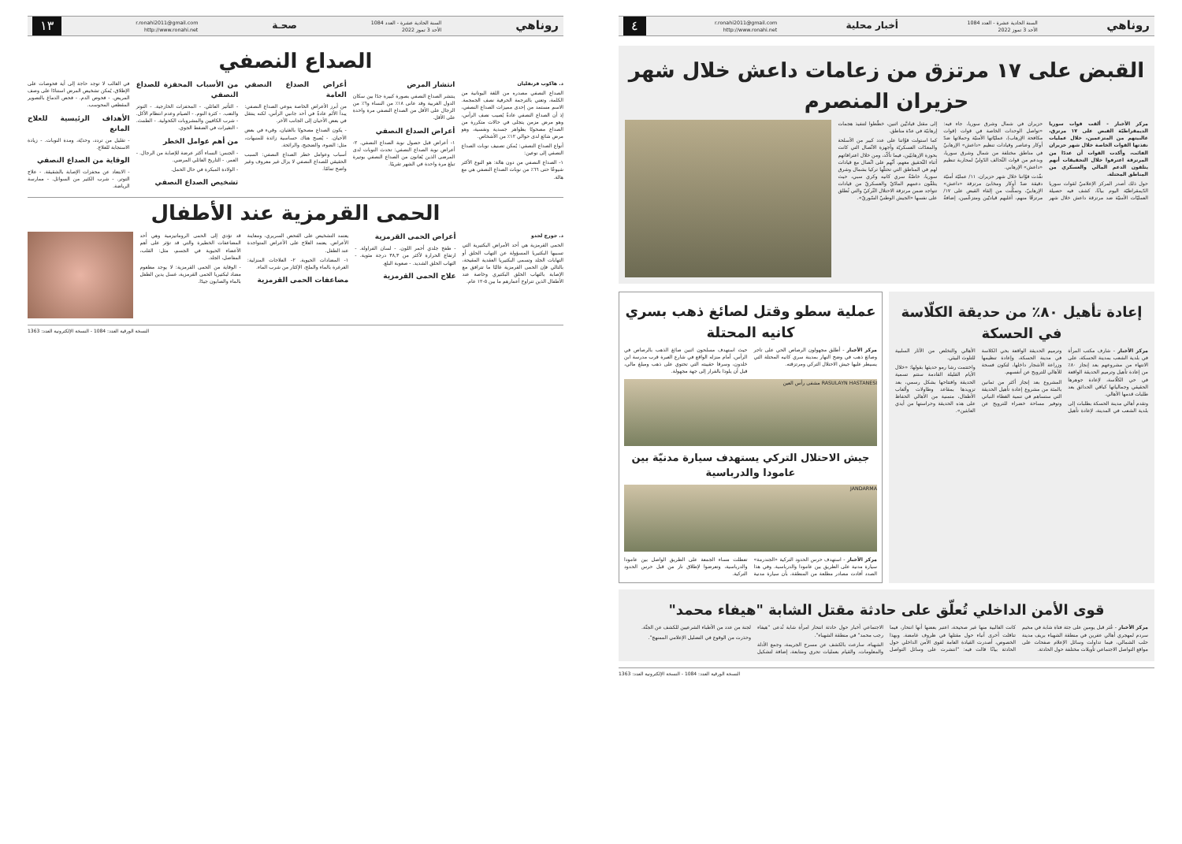روناهي السنة الحادية عشرة - العدد 1084
الأحد 3 تموز 2022 أخبار محلية r.ronahi2011@gmail.com
http://www.ronahi.net ٤
القبض على ١٧ مرتزق من زعامات داعش خلال شهر حزيران المنصرم
مركز الأخبار - ألقت قوات سوريا الديمقراطيّة القبض على ١٧ مرتزق، غالبيتهم من المتزعمين، خلال عمليات نفذتها القوات الخاصة خلال شهر حزيران الفائت، وأكدت القوات أن عددًا من المرتزقة اعترفوا خلال التحقيقات أنهم يتلقون الدعم المالي والعسكري من المناطق المحتلة.
حول ذلك أصدر المركز الإعلاميّ لقوات سوريا الدّيمقراطيّة اليوم بيانًا، كشف فيه حصيلة العمليّات الأمنيّة ضد مرتزقة داعش خلال شهر حزيران في شمال وشرق سوريا، جاء فيه: «تواصل الوحدات الخاصة في قوات (قوات مكافحة الإرهاب)، عمليّاتها الأمنيّة وحملاتها ضدّ أوكار وعناصر وقيادات تنظيم «داعش» الإرهابيّ في مناطق مختلفة من شمال وشرق سوريا، وبدعم من قوات التّحالف الدّوليّ لمحاربة تنظيم «داعش» الإرهابي.
نفّذت قوّاتنا خلال شهر حزيران، ١١/ عمليّة أمنيّة دقيقة ضدّ أوكار ومخابئ مرتزقة «داعش» الإرهابيّ، وتمكّنت من إلقاء القبض على ١٧/ مرتزقًا منهم، أغلبهم قياديّين ومتزعّمين، إضافةً إلى مقتل قياديَّين اثنين، خطّطوا لتنفيذ هجمات إرهابيّة في عدّة مناطق.
كما استولت قوّاتنا على عدد كبير من الأسلحة والمعدّات العسكريّة وأجهزة الاتّصال التي كانت بحوزة الإرهابيّين، فيما تأكّد، ومن خلال اعترافاتهم أثناء التّحقيق معهم، أنّهم على اتّصال مع قيادات لهم في المناطق التي تحتلّها تركيا بشمال وشرق سوريا، خاصّةً سري كانيه وكري سبي، حيث يتلقّون دعمهم المادّيّ والعسكريّ من قيادات تتواجد ضمن مرتزقة الاحتلال التّركيّ والتي تُطلق على نفسها «الجيش الوطنيّ السّوريّ».
إعادة تأهيل ٨٠٪ من حديقة الكلّاسة في الحسكة
مركز الأخبار - شارف مكتب المرأة في بلدية الشعب بمدينة الحسكة، على الانتهاء من مشروعهم بعد إنجاز ٨٠٪ من إعادة تأهيل وترميم الحديقة الواقعة في حي الكلّاسة، لإعادة جوهرها الحقيقي وجمالياتها كباقي الحدائق بعد طلبات قدمها الأهالي.
وتقدم أهالي مدينة الحسكة بطلبات إلى بلدية الشعب في المدينة، لإعادة تأهيل وترميم الحديقة الواقعة بحي الكلاسة في مدينة الحسكة، وإعادة تنظيمها وزراعة الأشجار داخلها، لتكون فسحة للأهالي للترويح عن أنفسهم.
المشروع بعد إنجاز أكثر من ثمانين بالمئة من مشروع إعادة تأهيل الحديقة التي ستساهم في تنمية الغطاء النباتي وتوفير مساحة خضراء للترويح عن الأهالي والتخلص من الآثار السلبية للتلوث البيئي.
واختتمت رشا رمو حديثها بقولها: «خلال الأيام القليلة القادمة ستتم تسمية الحديقة وافتتاحها بشكل رسمي، بعد تزويدها بمقاعد وطاولات وألعاب الأطفال، متمنية من الأهالي الحفاظ على هذه الحديقة وحراستها من أيدي العابثين».
عملية سطو وقتل لصائغ ذهب بسري كانيه المحتلة
مركز الأخبار - أطلق مجهولون الرصاص الحي على تاجر وصائغ ذهب في وضح النهار بمدينة سري كانيه المحتلة التي يسيطر عليها جيش الاحتلال التركي ومرتزقته.
حيث استهدف مسلحون اثنين صائغ الذهب بالرصاص في الرأس، أمام منزله الواقع في شارع العبرة قرب مدرسة ابن خلدون، وسرقا حقيبته التي تحتوي على ذهب ومبلغ مالي، قبل أن يلوذا بالفرار إلى جهة مجهولة.
RASULAYN HASTANESI مشفى رأس العين
جيش الاحتلال التركي يستهدف سيارة مدنيّة بين عامودا والدرباسية
JANDARMA
مركز الأخبار - استهدف حرس الحدود التركية «الجندرمة» سيارة مدنية على الطريق بين عامودا والدرباسية. وفي هذا الصدد أفادت مصادر مطلعة من المنطقة، بأن سيارة مدنية تعطلت مساء الجمعة على الطريق الواصل بين عامودا والدرباسية، وتعرضوا لإطلاق نار من قبل حرس الحدود التركية.
قوى الأمن الداخلي تُعلّق على حادثة مقتل الشابة "هيفاء محمد"
مركز الأخبار - عُثر قبل يومين على جثة فتاة شابة في مخيم سردم لمهجري أهالي عفرين في منطقة الشهباء بريف مدينة حلب الشمالي، فيما تداولت وسائل الإعلام صفحات على مواقع التواصل الاجتماعي تأويلات مختلفة حول الحادثة.
كانت الغالبية منها غير صحيحة، اعتبر بعضها أنها انتحار، فيما تناقلت أخرى أنباء حول مقتلها في ظروف غامضة. وبهذا الخصوص، أصدرت القيادة العامة لقوى الأمن الداخلي حول الحادثة بيانًا قالت فيه: "انتشرت على وسائل التواصل الاجتماعي أخبار حول حادثة انتحار امرأة شابة تُدعى "هيفاء رجب محمد" في منطقة الشهباء".
الشهباء، سارعت بالكشف عن مسرح الجريمة، وجمع الأدلة والمعلومات، والقيام بعمليات تحري ومتابعة، إضافة لتشكيل لجنة من عدد من الأطباء الشرعيين للكشف عن الجثّة.
وحذرت من الوقوع في التضليل الإعلامي الممنهج".
النسخة الورقية العدد: 1084 - النسخة الإلكترونية العدد: 1363
روناهي السنة الحادية عشرة - العدد 1084
الأحد 3 تموز 2022 صحـة r.ronahi2011@gmail.com
http://www.ronahi.net ١٣
الصداع النصفي
د. هاكوب قرنفليان
الصداع النصفي مصدره من اللغة اليونانية من الكلمة، وتعني بالترجمة الحرفية نصف الجمجمة. الاسم مستمد من إحدى مميزات الصداع النصفي، إذ أن الصداع النصفي عادةً يُصيب نصف الرأس، وهو مرض مزمن يتجلى في حالات متكررة من الصداع مصحوبًا بظواهر جسدية ونفسية، وهو مرض شائع لدى حوالي ١٢٪ من الأشخاص.
أنواع الصداع النصفي: يُمكن تصنيف نوبات الصداع النصفي إلى نوعين:
١- الصداع النصفي من دون هالة: هو النوع الأكثر شيوعًا حتى ٦٦٪ من نوبات الصداع النصفي هي مع هالة.
انتشار المرض
ينتشر الصداع النصفي بصورة كبيرة جدًا بين سكان الدول الغربية وقد عانى ١٨٪ من النساء و٦٪ من الرجال على الأقل من الصداع النصفي مرة واحدة على الأقل.
أعراض الصداع النصفي
١- أعراض قبل حصول نوبة الصداع النصفي. ٢- أعراض نوبة الصداع النصفي: تحدث النوبات لدى المرضى الذين يُعانون من الصداع النصفي بوتيرة تبلغ مرة واحدة في الشهر تقريبًا.
أعراض الصداع النصفي العامة
من أبرز الأعراض الخاصة بنوعي الصداع النصفي: يبدأ الألم عادةً في أحد جانبي الرأس، لكنه ينتقل في بعض الأحيان إلى الجانب الآخر.
- يكون الصداع مصحوبًا بالغثيان، وقيء في بعض الأحيان. - يُصبح هناك حساسية زائدة للمنبهات، مثل: الضوء، والضجيج، والرائحة.
أسباب وعوامل خطر الصداع النصفي: السبب الحقيقي للصداع النصفي لا يزال غير معروف وغير واضح تمامًا.
من الأسباب المحفزة للصداع النصفي
- التأثير العائلي. - المحفزات الخارجية. - التوتر والتعب. - كثرة النوم. - الصيام وعدم انتظام الأكل. - شرب الكافيين والمشروبات الكحولية. - الطمث. - التغيرات في الضغط الجوي.
من أهم عوامل الخطر
- الجنس: النساء أكثر عرضة للإصابة من الرجال. - العمر. - التاريخ العائلي المرضي.
- الولادة المبكرة في حال الحمل.
تشخيص الصداع النصفي
في الغالب لا توجد حاجة إلى أية فحوصات على الإطلاق، يُمكن تشخيص المرض استنادًا على وصف المريض. - فحوص الدم. - فحص الدماغ بالتصوير المقطعي المحوسب.
الأهداف الرئيسية للعلاج المانع
- تقليل من تردد، وحديّة، ومدة النوبات. - زيادة الاستجابة للعلاج.
الوقاية من الصداع النصفي
- الابتعاد عن محفزات الإصابة بالشقيقة. - علاج التوتر. - شرب الكثير من السوائل. - ممارسة الرياضة.
الحمى القرمزية عند الأطفال
د. جورج لحدو
الحمى القرمزية هي أحد الأمراض البكتيرية التي تسببها البكتيريا المسؤولة عن التهاب الحلق أو التهابات الجلد وتسمى البكتيريا العقدية المقيحة، بالتالي فإن الحمى القرمزية غالبًا ما تترافق مع الإصابة بالتهاب الحلق البكتيري وخاصة عند الأطفال الذين تتراوح أعمارهم ما بين ٥-١٢ عام.
أعراض الحمى القرمزية
- طفح جلدي أحمر اللون. - لسان الفراولة. - ارتفاع الحرارة لأكثر من ٣٨,٣ درجة مئوية. - التهاب الحلق الشديد. - صعوبة البلع.
علاج الحمى القرمزية
يعتمد التشخيص على الفحص السريري، ومعاينة الأعراض. يعتمد العلاج على الأعراض المتواجدة عند الطفل.
١- المضادات الحيوية. ٢- العلاجات المنزلية: الغرغرة بالماء والملح، الإكثار من شرب الماء.
مضاعفات الحمى القرمزية
قد تؤدي إلى الحمى الروماتيزمية وهي أحد المضاعفات الخطيرة والتي قد تؤثر على أهم الأعضاء الحيوية في الجسم، مثل: القلب، المفاصل، الجلد.
- الوقاية من الحمى القرمزية: لا يوجد مطعوم مضاد لبكتيريا الحمى القرمزية، غسل يدين الطفل بالماء والصابون جيدًا.
النسخة الورقية العدد: 1084 - النسخة الإلكترونية العدد: 1363